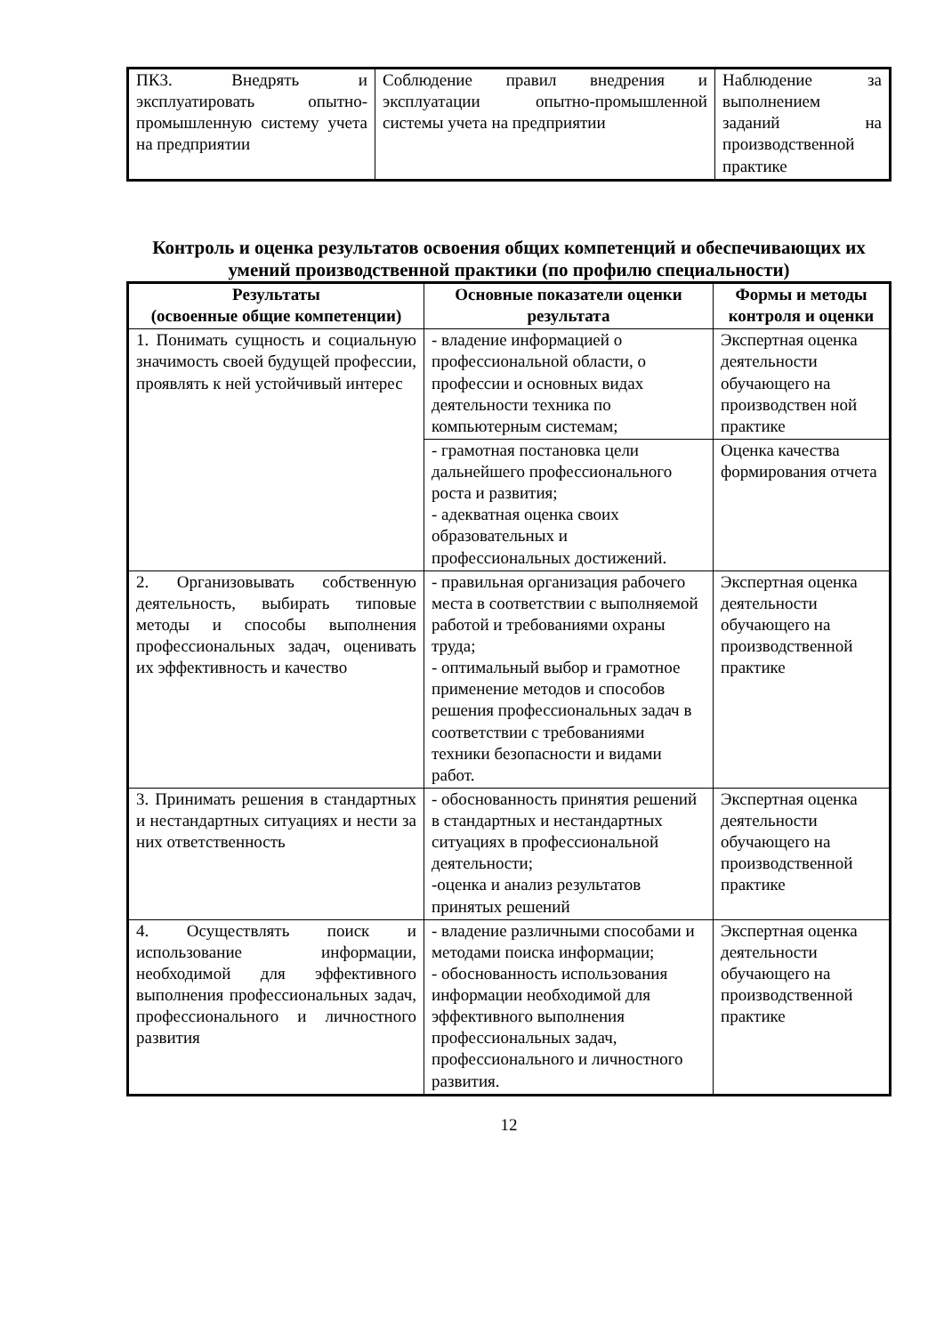| ПК3. Внедрять и эксплуатировать опытно-промышленную систему учета на предприятии | Соблюдение правил внедрения и эксплуатации опытно-промышленной системы учета на предприятии | Наблюдение за выполнением заданий на производственной практике |
Контроль и оценка результатов освоения общих компетенций и обеспечивающих их умений производственной практики (по профилю специальности)
| Результаты (освоенные общие компетенции) | Основные показатели оценки результата | Формы и методы контроля и оценки |
| --- | --- | --- |
| 1. Понимать сущность и социальную значимость своей будущей профессии, проявлять к ней устойчивый интерес | - владение информацией о профессиональной области, о профессии и основных видах деятельности техника по компьютерным системам; | Экспертная оценка деятельности обучающего на производствен ной практике |
| | - грамотная постановка цели дальнейшего профессионального роста и развития; - адекватная оценка своих образовательных и профессиональных достижений. | Оценка качества формирования отчета |
| 2. Организовывать собственную деятельность, выбирать типовые методы и способы выполнения профессиональных задач, оценивать их эффективность и качество | - правильная организация рабочего места в соответствии с выполняемой работой и требованиями охраны труда; - оптимальный выбор и грамотное применение методов и способов решения профессиональных задач в соответствии с требованиями техники безопасности и видами работ. | Экспертная оценка деятельности обучающего на производственной практике |
| 3. Принимать решения в стандартных и нестандартных ситуациях и нести за них ответственность | - обоснованность принятия решений в стандартных и нестандартных ситуациях в профессиональной деятельности; -оценка и анализ результатов принятых решений | Экспертная оценка деятельности обучающего на производственной практике |
| 4. Осуществлять поиск и использование информации, необходимой для эффективного выполнения профессиональных задач, профессионального и личностного развития | - владение различными способами и методами поиска информации; - обоснованность использования информации необходимой для эффективного выполнения профессиональных задач, профессионального и личностного развития. | Экспертная оценка деятельности обучающего на производственной практике |
12